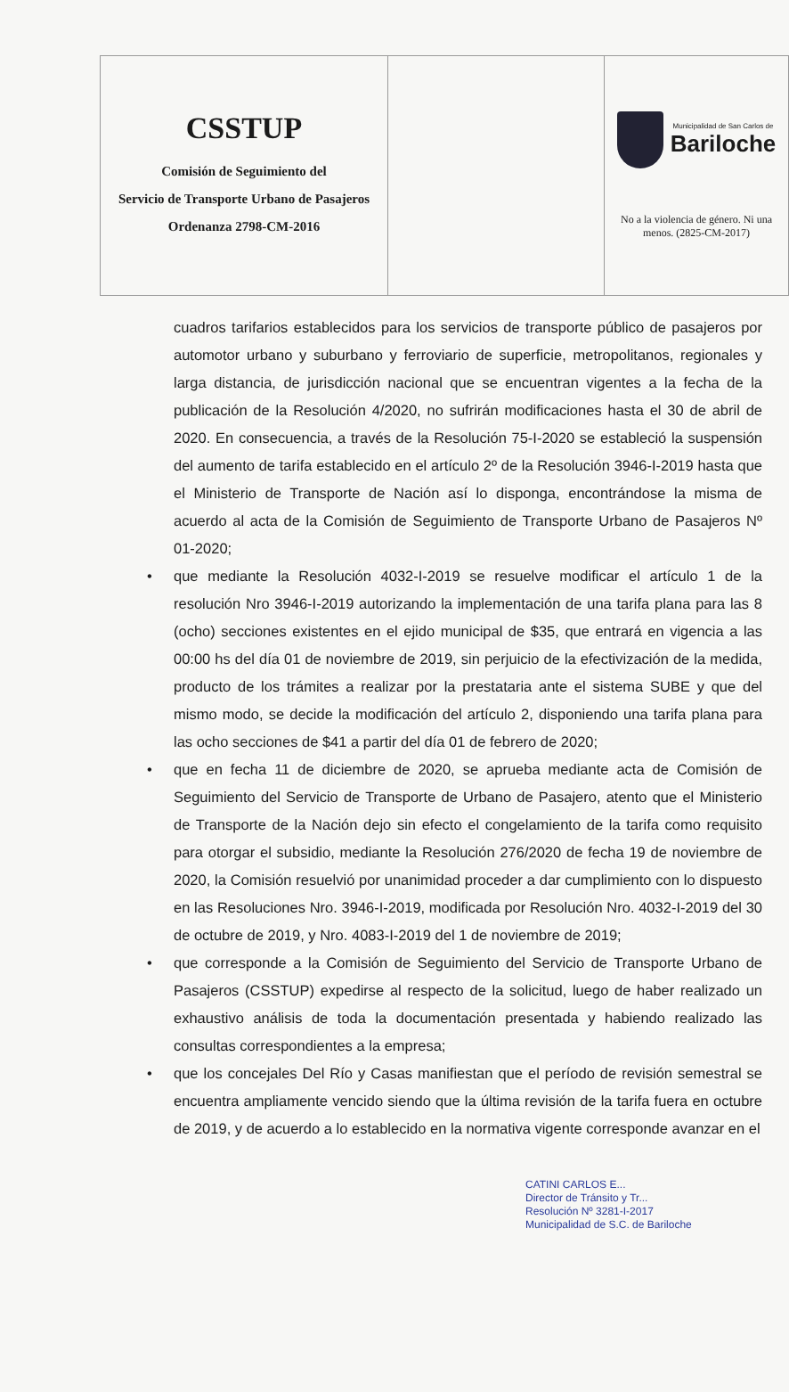| CSSTUP Comisión de Seguimiento del Servicio de Transporte Urbano de Pasajeros Ordenanza 2798-CM-2016 | | Municipalidad de San Carlos de Bariloche No a la violencia de género. Ni una menos. (2825-CM-2017) |
cuadros tarifarios establecidos para los servicios de transporte público de pasajeros por automotor urbano y suburbano y ferroviario de superficie, metropolitanos, regionales y larga distancia, de jurisdicción nacional que se encuentran vigentes a la fecha de la publicación de la Resolución 4/2020, no sufrirán modificaciones hasta el 30 de abril de 2020. En consecuencia, a través de la Resolución 75-I-2020 se estableció la suspensión del aumento de tarifa establecido en el artículo 2º de la Resolución 3946-I-2019 hasta que el Ministerio de Transporte de Nación así lo disponga, encontrándose la misma de acuerdo al acta de la Comisión de Seguimiento de Transporte Urbano de Pasajeros Nº 01-2020;
• que mediante la Resolución 4032-I-2019 se resuelve modificar el artículo 1 de la resolución Nro 3946-I-2019 autorizando la implementación de una tarifa plana para las 8 (ocho) secciones existentes en el ejido municipal de $35, que entrará en vigencia a las 00:00 hs del día 01 de noviembre de 2019, sin perjuicio de la efectivización de la medida, producto de los trámites a realizar por la prestataria ante el sistema SUBE y que del mismo modo, se decide la modificación del artículo 2, disponiendo una tarifa plana para las ocho secciones de $41 a partir del día 01 de febrero de 2020;
• que en fecha 11 de diciembre de 2020, se aprueba mediante acta de Comisión de Seguimiento del Servicio de Transporte de Urbano de Pasajero, atento que el Ministerio de Transporte de la Nación dejo sin efecto el congelamiento de la tarifa como requisito para otorgar el subsidio, mediante la Resolución 276/2020 de fecha 19 de noviembre de 2020, la Comisión resuelvió por unanimidad proceder a dar cumplimiento con lo dispuesto en las Resoluciones Nro. 3946-I-2019, modificada por Resolución Nro. 4032-I-2019 del 30 de octubre de 2019, y Nro. 4083-I-2019 del 1 de noviembre de 2019;
• que corresponde a la Comisión de Seguimiento del Servicio de Transporte Urbano de Pasajeros (CSSTUP) expedirse al respecto de la solicitud, luego de haber realizado un exhaustivo análisis de toda la documentación presentada y habiendo realizado las consultas correspondientes a la empresa;
• que los concejales Del Río y Casas manifiestan que el período de revisión semestral se encuentra ampliamente vencido siendo que la última revisión de la tarifa fuera en octubre de 2019, y de acuerdo a lo establecido en la normativa vigente corresponde avanzar en el
CATINI CARLOS E...
Director de Tránsito y Tr...
Resolución Nº 3281-I-2017
Municipalidad de S.C. de Bariloche